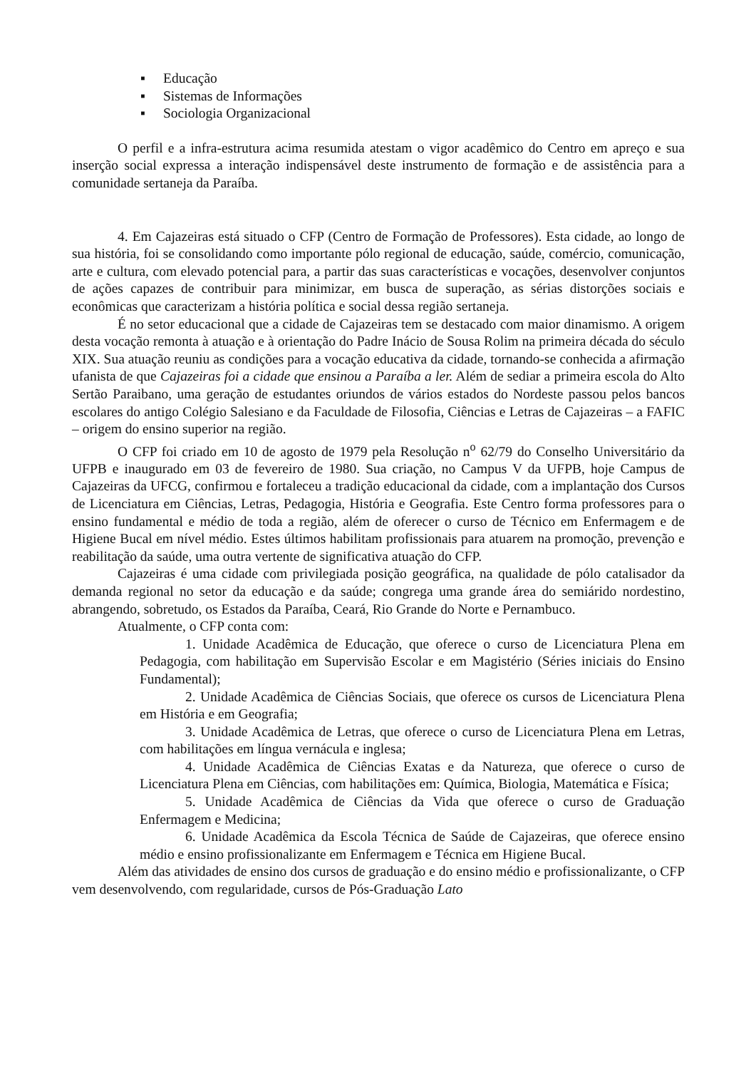▪ Educação
▪ Sistemas de Informações
▪ Sociologia Organizacional
O perfil e a infra-estrutura acima resumida atestam o vigor acadêmico do Centro em apreço e sua inserção social expressa a interação indispensável deste instrumento de formação e de assistência para a comunidade sertaneja da Paraíba.
4. Em Cajazeiras está situado o CFP (Centro de Formação de Professores). Esta cidade, ao longo de sua história, foi se consolidando como importante pólo regional de educação, saúde, comércio, comunicação, arte e cultura, com elevado potencial para, a partir das suas características e vocações, desenvolver conjuntos de ações capazes de contribuir para minimizar, em busca de superação, as sérias distorções sociais e econômicas que caracterizam a história política e social dessa região sertaneja.
É no setor educacional que a cidade de Cajazeiras tem se destacado com maior dinamismo. A origem desta vocação remonta à atuação e à orientação do Padre Inácio de Sousa Rolim na primeira década do século XIX. Sua atuação reuniu as condições para a vocação educativa da cidade, tornando-se conhecida a afirmação ufanista de que Cajazeiras foi a cidade que ensinou a Paraíba a ler. Além de sediar a primeira escola do Alto Sertão Paraibano, uma geração de estudantes oriundos de vários estados do Nordeste passou pelos bancos escolares do antigo Colégio Salesiano e da Faculdade de Filosofia, Ciências e Letras de Cajazeiras – a FAFIC – origem do ensino superior na região.
O CFP foi criado em 10 de agosto de 1979 pela Resolução n<sup>o</sup> 62/79 do Conselho Universitário da UFPB e inaugurado em 03 de fevereiro de 1980. Sua criação, no Campus V da UFPB, hoje Campus de Cajazeiras da UFCG, confirmou e fortaleceu a tradição educacional da cidade, com a implantação dos Cursos de Licenciatura em Ciências, Letras, Pedagogia, História e Geografia. Este Centro forma professores para o ensino fundamental e médio de toda a região, além de oferecer o curso de Técnico em Enfermagem e de Higiene Bucal em nível médio. Estes últimos habilitam profissionais para atuarem na promoção, prevenção e reabilitação da saúde, uma outra vertente de significativa atuação do CFP.
Cajazeiras é uma cidade com privilegiada posição geográfica, na qualidade de pólo catalisador da demanda regional no setor da educação e da saúde; congrega uma grande área do semiárido nordestino, abrangendo, sobretudo, os Estados da Paraíba, Ceará, Rio Grande do Norte e Pernambuco.
Atualmente, o CFP conta com:
1. Unidade Acadêmica de Educação, que oferece o curso de Licenciatura Plena em Pedagogia, com habilitação em Supervisão Escolar e em Magistério (Séries iniciais do Ensino Fundamental);
2. Unidade Acadêmica de Ciências Sociais, que oferece os cursos de Licenciatura Plena em História e em Geografia;
3. Unidade Acadêmica de Letras, que oferece o curso de Licenciatura Plena em Letras, com habilitações em língua vernácula e inglesa;
4. Unidade Acadêmica de Ciências Exatas e da Natureza, que oferece o curso de Licenciatura Plena em Ciências, com habilitações em: Química, Biologia, Matemática e Física;
5. Unidade Acadêmica de Ciências da Vida que oferece o curso de Graduação Enfermagem e Medicina;
6. Unidade Acadêmica da Escola Técnica de Saúde de Cajazeiras, que oferece ensino médio e ensino profissionalizante em Enfermagem e Técnica em Higiene Bucal.
Além das atividades de ensino dos cursos de graduação e do ensino médio e profissionalizante, o CFP vem desenvolvendo, com regularidade, cursos de Pós-Graduação Lato